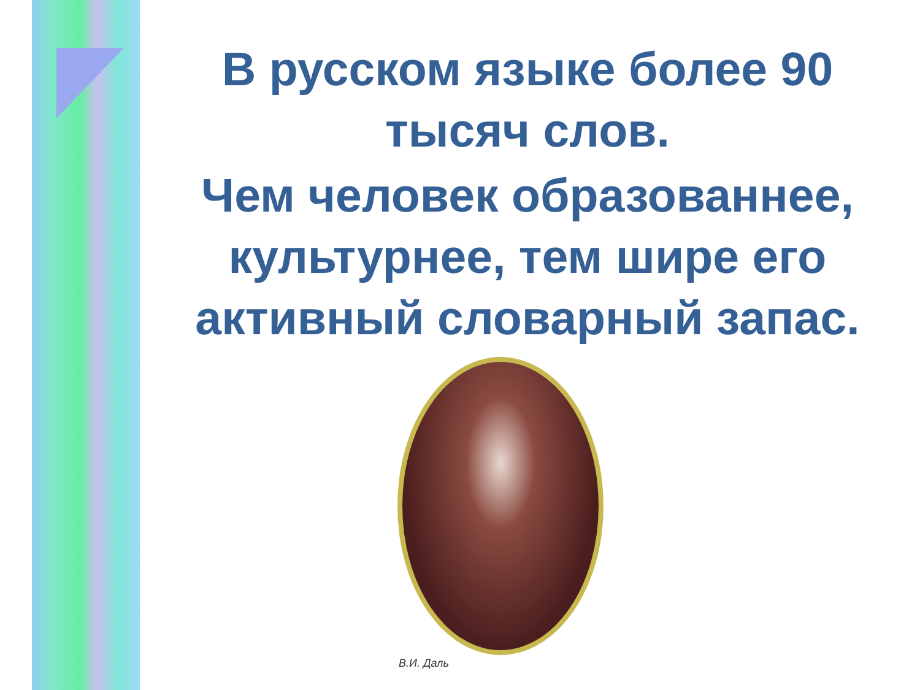В русском языке более 90 тысяч слов.
Чем человек образованнее, культурнее, тем шире его активный словарный запас.
В.И. Даль